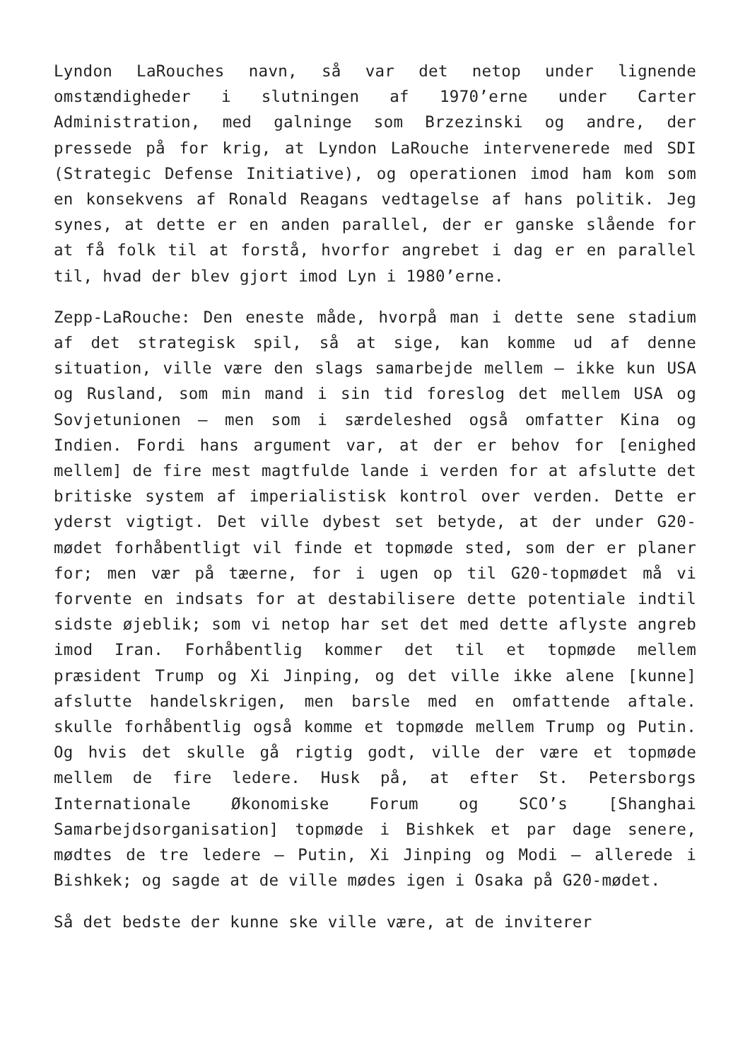Lyndon LaRouches navn, så var det netop under lignende omstændigheder i slutningen af 1970’erne under Carter Administration, med galninge som Brzezinski og andre, der pressede på for krig, at Lyndon LaRouche intervenerede med SDI (Strategic Defense Initiative), og operationen imod ham kom som en konsekvens af Ronald Reagans vedtagelse af hans politik. Jeg synes, at dette er en anden parallel, der er ganske slående for at få folk til at forstå, hvorfor angrebet i dag er en parallel til, hvad der blev gjort imod Lyn i 1980’erne.
Zepp-LaRouche: Den eneste måde, hvorpå man i dette sene stadium af det strategisk spil, så at sige, kan komme ud af denne situation, ville være den slags samarbejde mellem – ikke kun USA og Rusland, som min mand i sin tid foreslog det mellem USA og Sovjetunionen – men som i særdeleshed også omfatter Kina og Indien. Fordi hans argument var, at der er behov for [enighed mellem] de fire mest magtfulde lande i verden for at afslutte det britiske system af imperialistisk kontrol over verden. Dette er yderst vigtigt. Det ville dybest set betyde, at der under G20-mødet forhåbentligt vil finde et topmøde sted, som der er planer for; men vær på tæerne, for i ugen op til G20-topmødet må vi forvente en indsats for at destabilisere dette potentiale indtil sidste øjeblik; som vi netop har set det med dette aflyste angreb imod Iran. Forhåbentlig kommer det til et topmøde mellem præsident Trump og Xi Jinping, og det ville ikke alene [kunne] afslutte handelskrigen, men barsle med en omfattende aftale. skulle forhåbentlig også komme et topmøde mellem Trump og Putin. Og hvis det skulle gå rigtig godt, ville der være et topmøde mellem de fire ledere. Husk på, at efter St. Petersborgs Internationale Økonomiske Forum og SCO’s [Shanghai Samarbejdsorganisation] topmøde i Bishkek et par dage senere, mødtes de tre ledere – Putin, Xi Jinping og Modi – allerede i Bishkek; og sagde at de ville mødes igen i Osaka på G20-mødet.
Så det bedste der kunne ske ville være, at de inviterer